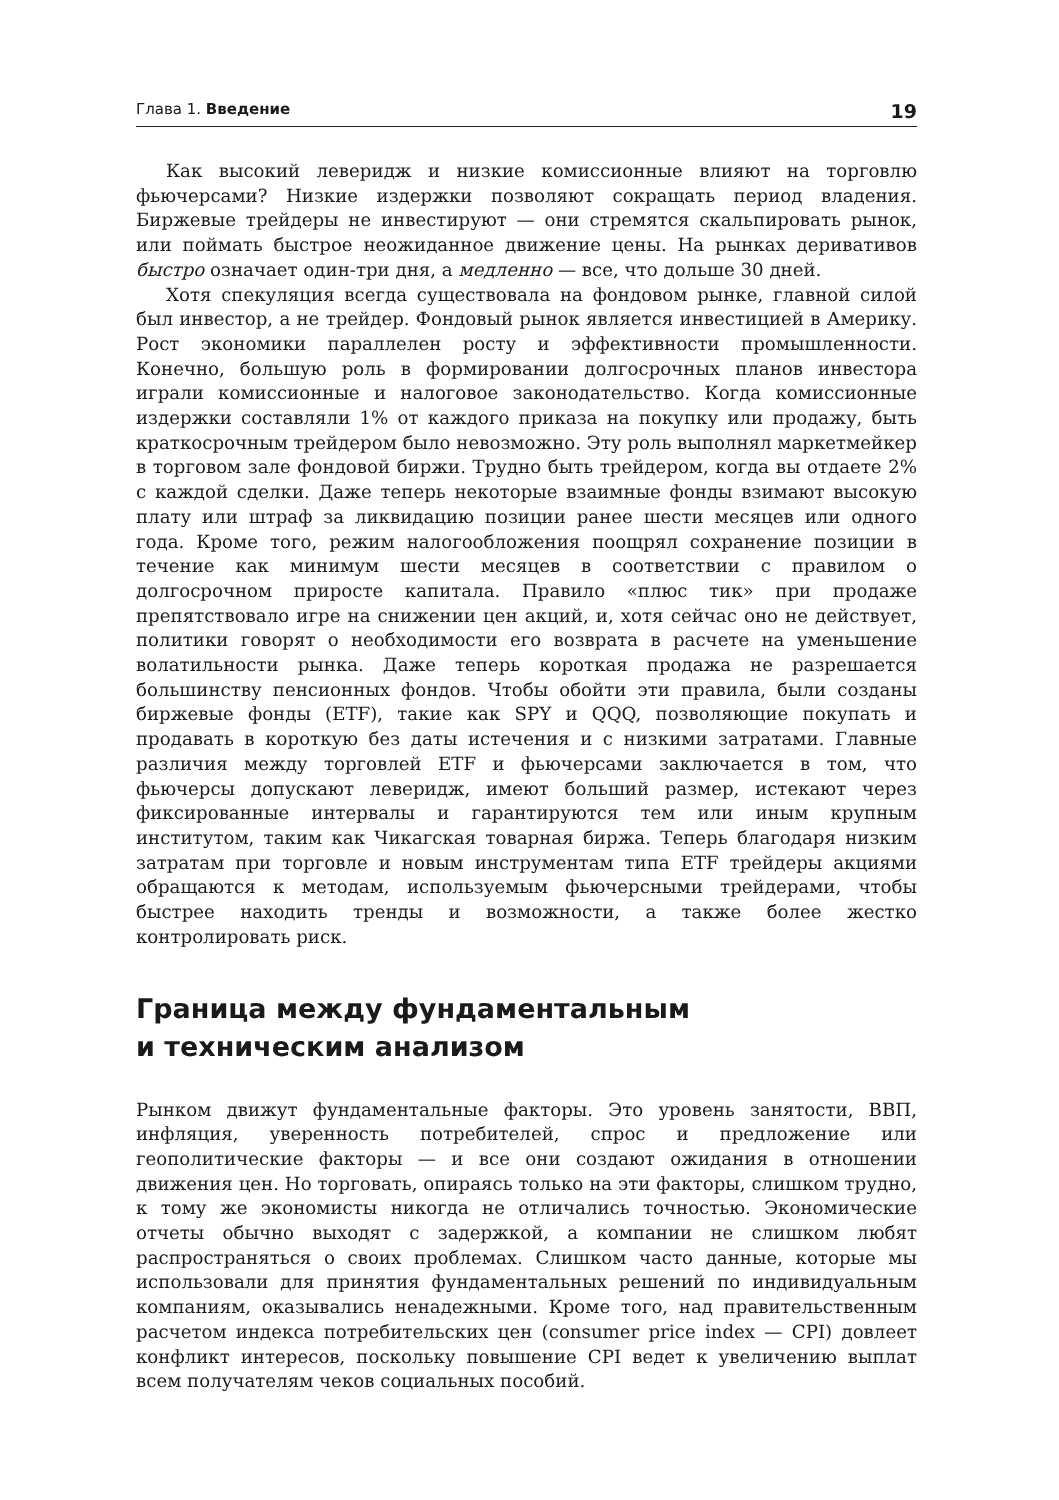Глава 1. Введение 19
Как высокий леверидж и низкие комиссионные влияют на торговлю фьючерсами? Низкие издержки позволяют сокращать период владения. Биржевые трейдеры не инвестируют — они стремятся скальпировать рынок, или поймать быстрое неожиданное движение цены. На рынках деривативов быстро означает один-три дня, а медленно — все, что дольше 30 дней.
Хотя спекуляция всегда существовала на фондовом рынке, главной силой был инвестор, а не трейдер. Фондовый рынок является инвестицией в Америку. Рост экономики параллелен росту и эффективности промышленности. Конечно, большую роль в формировании долгосрочных планов инвестора играли комиссионные и налоговое законодательство. Когда комиссионные издержки составляли 1% от каждого приказа на покупку или продажу, быть краткосрочным трейдером было невозможно. Эту роль выполнял маркетмейкер в торговом зале фондовой биржи. Трудно быть трейдером, когда вы отдаете 2% с каждой сделки. Даже теперь некоторые взаимные фонды взимают высокую плату или штраф за ликвидацию позиции ранее шести месяцев или одного года. Кроме того, режим налогообложения поощрял сохранение позиции в течение как минимум шести месяцев в соответствии с правилом о долгосрочном приросте капитала. Правило «плюс тик» при продаже препятствовало игре на снижении цен акций, и, хотя сейчас оно не действует, политики говорят о необходимости его возврата в расчете на уменьшение волатильности рынка. Даже теперь короткая продажа не разрешается большинству пенсионных фондов. Чтобы обойти эти правила, были созданы биржевые фонды (ETF), такие как SPY и QQQ, позволяющие покупать и продавать в короткую без даты истечения и с низкими затратами. Главные различия между торговлей ETF и фьючерсами заключается в том, что фьючерсы допускают леверидж, имеют больший размер, истекают через фиксированные интервалы и гарантируются тем или иным крупным институтом, таким как Чикагская товарная биржа. Теперь благодаря низким затратам при торговле и новым инструментам типа ETF трейдеры акциями обращаются к методам, используемым фьючерсными трейдерами, чтобы быстрее находить тренды и возможности, а также более жестко контролировать риск.
Граница между фундаментальным
и техническим анализом
Рынком движут фундаментальные факторы. Это уровень занятости, ВВП, инфляция, уверенность потребителей, спрос и предложение или геополитические факторы — и все они создают ожидания в отношении движения цен. Но торговать, опираясь только на эти факторы, слишком трудно, к тому же экономисты никогда не отличались точностью. Экономические отчеты обычно выходят с задержкой, а компании не слишком любят распространяться о своих проблемах. Слишком часто данные, которые мы использовали для принятия фундаментальных решений по индивидуальным компаниям, оказывались ненадежными. Кроме того, над правительственным расчетом индекса потребительских цен (consumer price index — CPI) довлеет конфликт интересов, поскольку повышение CPI ведет к увеличению выплат всем получателям чеков социальных пособий.